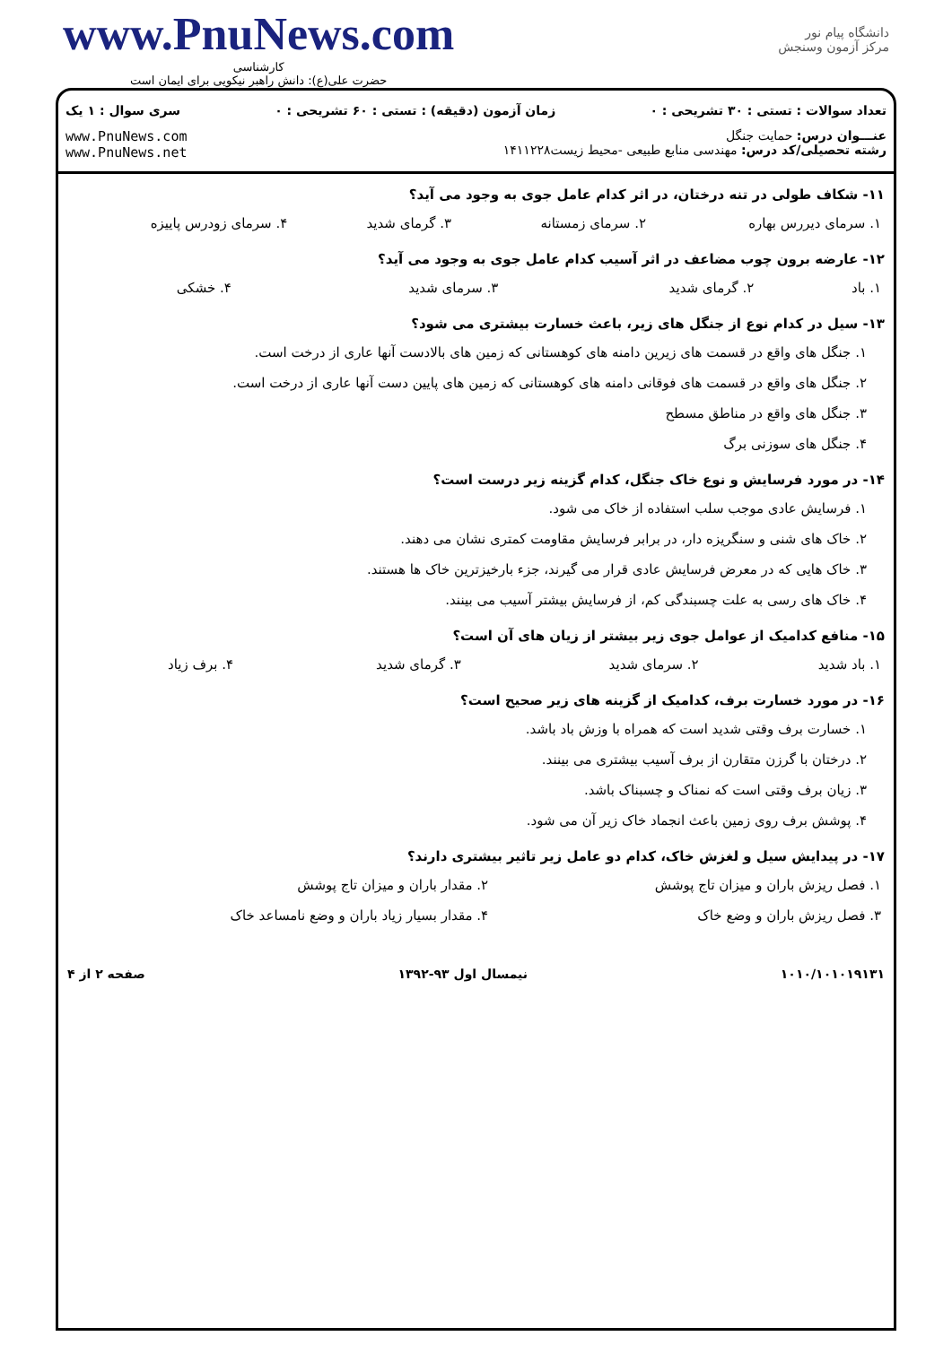www.PnuNews.com
کارشناسی
حضرت علی(ع): دانش راهبر نیکویی برای ایمان است
دانشگاه پیام نور
مرکز آزمون وسنجش
تعداد سوالات : تستی : ۳۰ تشریحی : ۰ زمان آزمون (دقیقه) : تستی : ۶۰ تشریحی : ۰ سری سوال : ۱ یک
عنـــوان درس: حمایت جنگل
رشته تحصیلی/کد درس: مهندسی منابع طبیعی -محیط زیست۱۴۱۱۲۲۸
www.PnuNews.com
www.PnuNews.net
۱۱- شکاف طولی در تنه درختان، در اثر کدام عامل جوی به وجود می آید؟
| ۱. سرمای دیررس بهاره | ۲. سرمای زمستانه | ۳. گرمای شدید | ۴. سرمای زودرس پاییزه |
۱۲- عارضه برون چوب مضاعف در اثر آسیب کدام عامل جوی به وجود می آید؟
| ۱. باد | ۲. گرمای شدید | ۳. سرمای شدید | ۴. خشکی |
۱۳- سیل در کدام نوع از جنگل های زیر، باعث خسارت بیشتری می شود؟
۱. جنگل های واقع در قسمت های زیرین دامنه های کوهستانی که زمین های بالادست آنها عاری از درخت است.
۲. جنگل های واقع در قسمت های فوقانی دامنه های کوهستانی که زمین های پایین دست آنها عاری از درخت است.
۳. جنگل های واقع در مناطق مسطح
۴. جنگل های سوزنی برگ
۱۴- در مورد فرسایش و نوع خاک جنگل، کدام گزینه زیر درست است؟
۱. فرسایش عادی موجب سلب استفاده از خاک می شود.
۲. خاک های شنی و سنگریزه دار، در برابر فرسایش مقاومت کمتری نشان می دهند.
۳. خاک هایی که در معرض فرسایش عادی قرار می گیرند، جزء بارخیزترین خاک ها هستند.
۴. خاک های رسی به علت چسبندگی کم، از فرسایش بیشتر آسیب می بینند.
۱۵- منافع کدامیک از عوامل جوی زیر بیشتر از زیان های آن است؟
| ۱. باد شدید | ۲. سرمای شدید | ۳. گرمای شدید | ۴. برف زیاد |
۱۶- در مورد خسارت برف، کدامیک از گزینه های زیر صحیح است؟
۱. خسارت برف وقتی شدید است که همراه با وزش باد باشد.
۲. درختان با گرزن متقارن از برف آسیب بیشتری می بینند.
۳. زیان برف وقتی است که نمناک و چسبناک باشد.
۴. پوشش برف روی زمین باعث انجماد خاک زیر آن می شود.
۱۷- در پیدایش سیل و لغزش خاک، کدام دو عامل زیر تاثیر بیشتری دارند؟
| ۱. فصل ریزش باران و میزان تاج پوشش | ۲. مقدار باران و میزان تاج پوشش |
| ۳. فصل ریزش باران و وضع خاک | ۴. مقدار بسیار زیاد باران و وضع نامساعد خاک |
۱۰۱۰/۱۰۱۰۱۹۱۳۱ نیمسال اول ۹۳-۱۳۹۲ صفحه ۲ از ۴